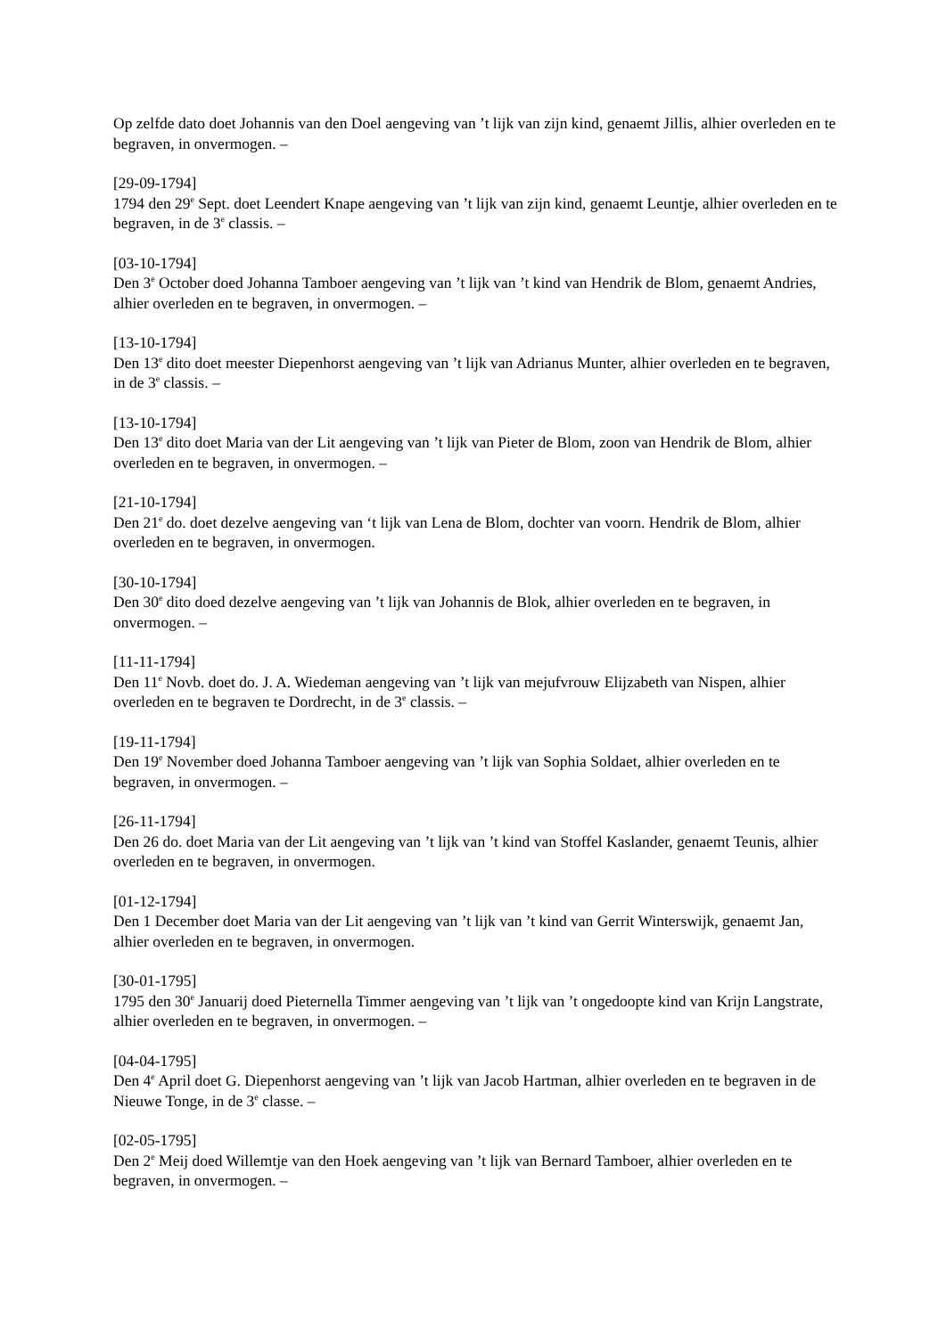Op zelfde dato doet Johannis van den Doel aengeving van ’t lijk van zijn kind, genaemt Jillis, alhier overleden en te begraven, in onvermogen. –
[29-09-1794]
1794 den 29<sup>e</sup> Sept. doet Leendert Knape aengeving van ’t lijk van zijn kind, genaemt Leuntje, alhier overleden en te begraven, in de 3<sup>e</sup> classis. –
[03-10-1794]
Den 3<sup>e</sup> October doed Johanna Tamboer aengeving van ’t lijk van ’t kind van Hendrik de Blom, genaemt Andries, alhier overleden en te begraven, in onvermogen. –
[13-10-1794]
Den 13<sup>e</sup> dito doet meester Diepenhorst aengeving van ’t lijk van Adrianus Munter, alhier overleden en te begraven, in de 3<sup>e</sup> classis. –
[13-10-1794]
Den 13<sup>e</sup> dito doet Maria van der Lit aengeving van ’t lijk van Pieter de Blom, zoon van Hendrik de Blom, alhier overleden en te begraven, in onvermogen. –
[21-10-1794]
Den 21<sup>e</sup> do. doet dezelve aengeving van ‘t lijk van Lena de Blom, dochter van voorn. Hendrik de Blom, alhier overleden en te begraven, in onvermogen.
[30-10-1794]
Den 30<sup>e</sup> dito doed dezelve aengeving van ’t lijk van Johannis de Blok, alhier overleden en te begraven, in onvermogen. –
[11-11-1794]
Den 11<sup>e</sup> Novb. doet do. J. A. Wiedeman aengeving van ’t lijk van mejufvrouw Elijzabeth van Nispen, alhier overleden en te begraven te Dordrecht, in de 3<sup>e</sup> classis. –
[19-11-1794]
Den 19<sup>e</sup> November doed Johanna Tamboer aengeving van ’t lijk van Sophia Soldaet, alhier overleden en te begraven, in onvermogen. –
[26-11-1794]
Den 26 do. doet Maria van der Lit aengeving van ’t lijk van ’t kind van Stoffel Kaslander, genaemt Teunis, alhier overleden en te begraven, in onvermogen.
[01-12-1794]
Den 1 December doet Maria van der Lit aengeving van ’t lijk van ’t kind van Gerrit Winterswijk, genaemt Jan, alhier overleden en te begraven, in onvermogen.
[30-01-1795]
1795 den 30<sup>e</sup> Januarij doed Pieternella Timmer aengeving van ’t lijk van ’t ongedoopte kind van Krijn Langstrate, alhier overleden en te begraven, in onvermogen. –
[04-04-1795]
Den 4<sup>e</sup> April doet G. Diepenhorst aengeving van ’t lijk van Jacob Hartman, alhier overleden en te begraven in de Nieuwe Tonge, in de 3<sup>e</sup> classe. –
[02-05-1795]
Den 2<sup>e</sup> Meij doed Willemtje van den Hoek aengeving van ’t lijk van Bernard Tamboer, alhier overleden en te begraven, in onvermogen. –